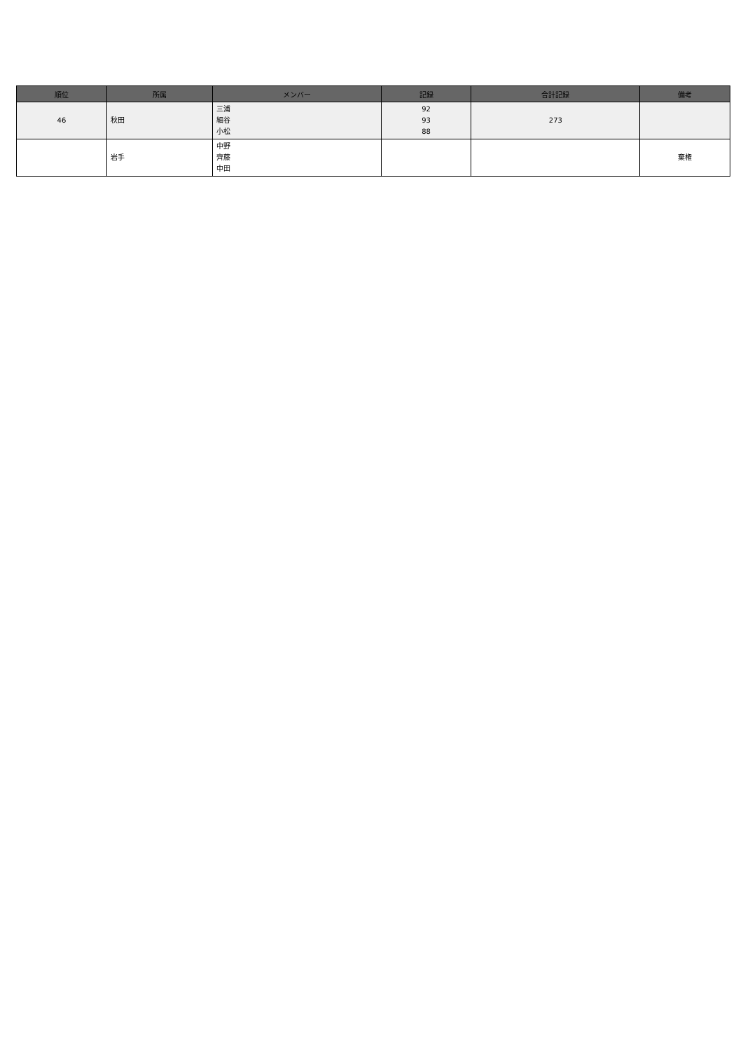| 順位 | 所属 | メンバー | 記録 | 合計記録 | 備考 |
| --- | --- | --- | --- | --- | --- |
| 46 | 秋田 | 三浦 細谷 小松 | 92 93 88 | 273 | |
| | 岩手 | 中野 齊藤 中田 | | | 棄権 |